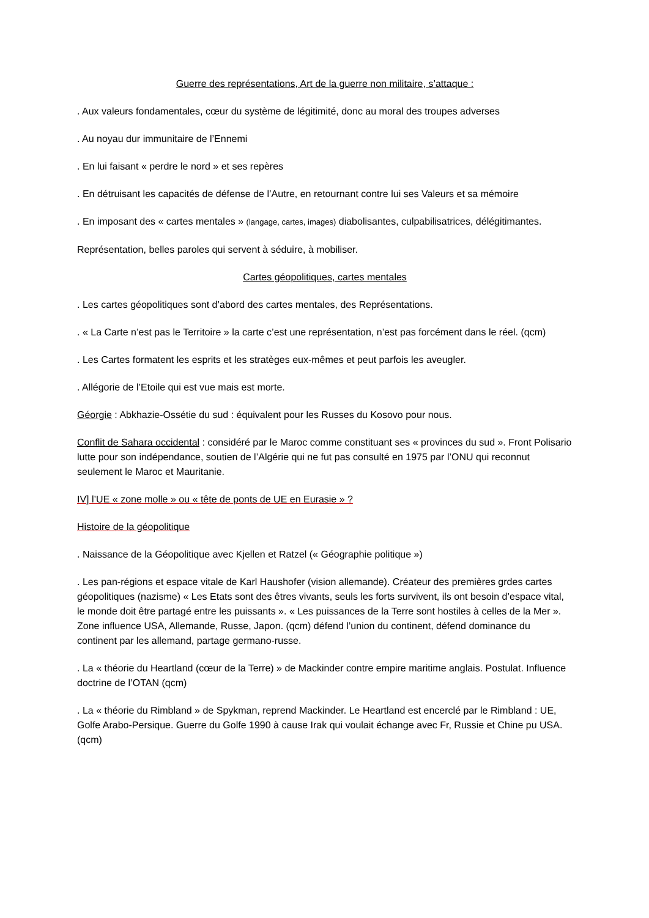Guerre des représentations, Art de la guerre non militaire, s’attaque :
. Aux valeurs fondamentales, cœur du système de légitimité, donc au moral des troupes adverses
. Au noyau dur immunitaire de l’Ennemi
. En lui faisant « perdre le nord » et ses repères
. En détruisant les capacités de défense de l’Autre, en retournant contre lui ses Valeurs et sa mémoire
. En imposant des « cartes mentales » (langage, cartes, images) diabolisantes, culpabilisatrices, délégitimantes.
Représentation, belles paroles qui servent à séduire, à mobiliser.
Cartes géopolitiques, cartes mentales
. Les cartes géopolitiques sont d’abord des cartes mentales, des Représentations.
. « La Carte n’est pas le Territoire » la carte c’est une représentation, n’est pas forcément dans le réel. (qcm)
. Les Cartes formatent les esprits et les stratèges eux-mêmes et peut parfois les aveugler.
. Allégorie de l’Etoile qui est vue mais est morte.
Géorgie : Abkhazie-Ossétie du sud : équivalent pour les Russes du Kosovo pour nous.
Conflit de Sahara occidental : considéré par le Maroc comme constituant ses « provinces du sud ». Front Polisario lutte pour son indépendance, soutien de l’Algérie qui ne fut pas consulté en 1975 par l’ONU qui reconnut seulement le Maroc et Mauritanie.
IV] l’UE « zone molle » ou « tête de ponts de UE en Eurasie » ?
Histoire de la géopolitique
. Naissance de la Géopolitique avec Kjellen et Ratzel (« Géographie politique »)
. Les pan-régions et espace vitale de Karl Haushofer (vision allemande). Créateur des premières grdes cartes géopolitiques (nazisme) « Les Etats sont des êtres vivants, seuls les forts survivent, ils ont besoin d’espace vital, le monde doit être partagé entre les puissants ». « Les puissances de la Terre sont hostiles à celles de la Mer ». Zone influence USA, Allemande, Russe, Japon. (qcm) défend l’union du continent, défend dominance du continent par les allemand, partage germano-russe.
. La « théorie du Heartland (cœur de la Terre) » de Mackinder contre empire maritime anglais. Postulat. Influence doctrine de l’OTAN (qcm)
. La « théorie du Rimbland » de Spykman, reprend Mackinder. Le Heartland est encerclé par le Rimbland : UE, Golfe Arabo-Persique. Guerre du Golfe 1990 à cause Irak qui voulait échange avec Fr, Russie et Chine pu USA. (qcm)